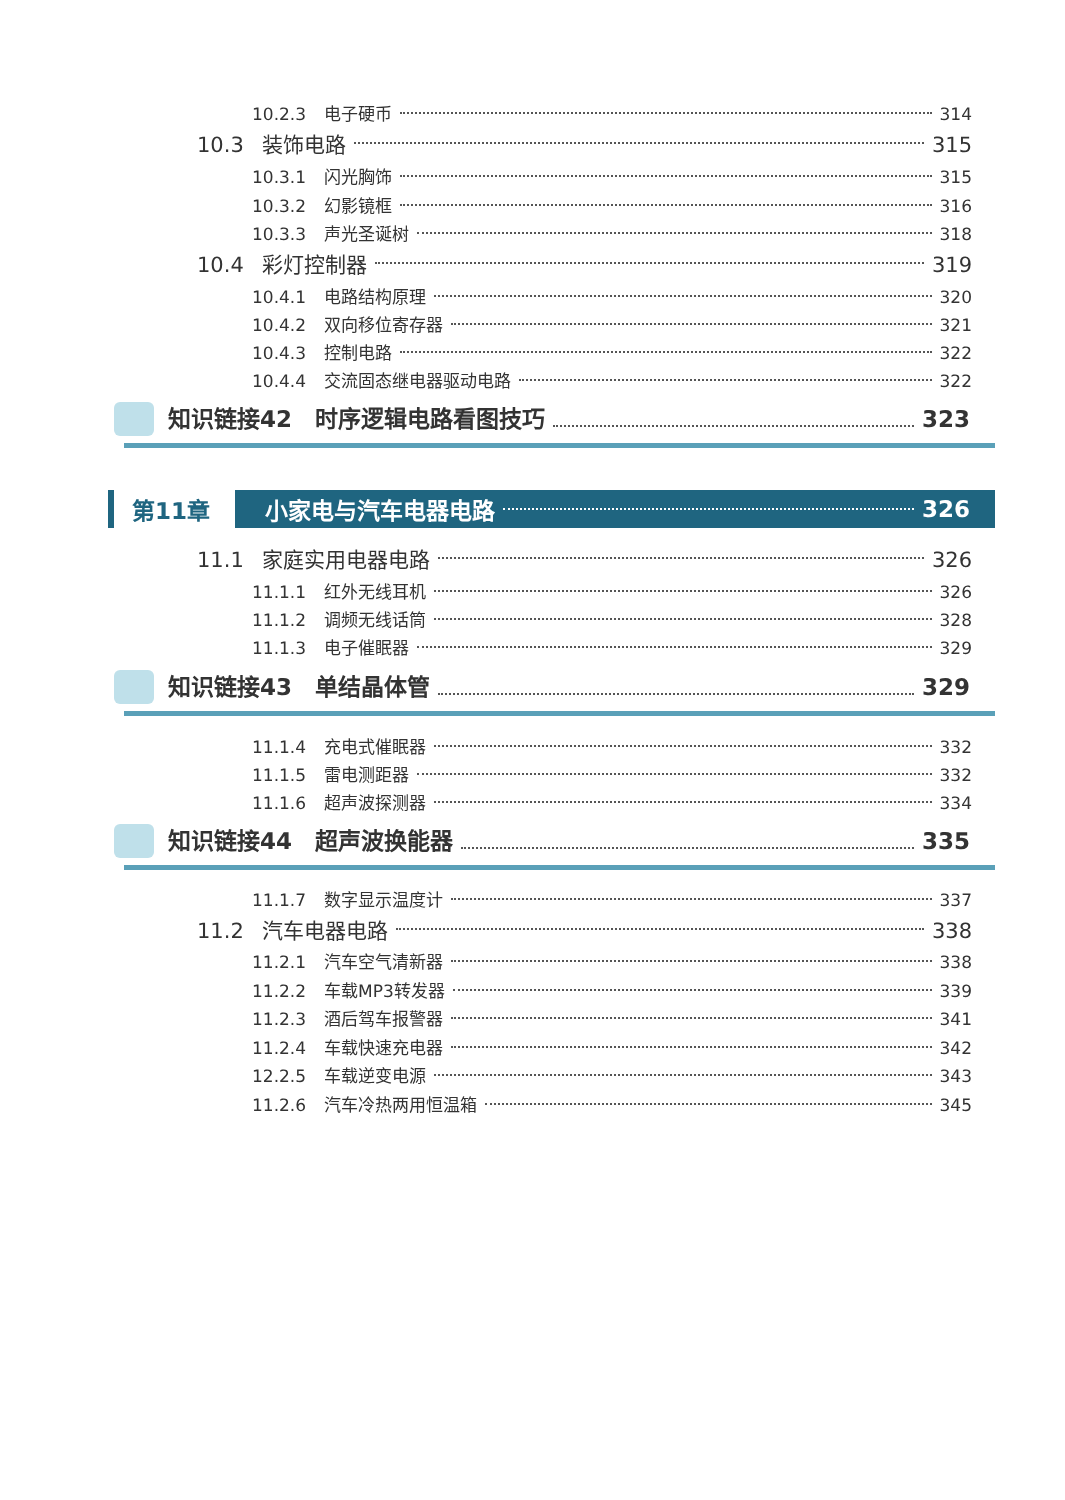10.2.3 电子硬币 314
10.3 装饰电路 315
10.3.1 闪光胸饰 315
10.3.2 幻影镜框 316
10.3.3 声光圣诞树 318
10.4 彩灯控制器 319
10.4.1 电路结构原理 320
10.4.2 双向移位寄存器 321
10.4.3 控制电路 322
10.4.4 交流固态继电器驱动电路 322
知识链接42　时序逻辑电路看图技巧 323
第11章 小家电与汽车电器电路 326
11.1 家庭实用电器电路 326
11.1.1 红外无线耳机 326
11.1.2 调频无线话筒 328
11.1.3 电子催眠器 329
知识链接43　单结晶体管 329
11.1.4 充电式催眠器 332
11.1.5 雷电测距器 332
11.1.6 超声波探测器 334
知识链接44　超声波换能器 335
11.1.7 数字显示温度计 337
11.2 汽车电器电路 338
11.2.1 汽车空气清新器 338
11.2.2 车载MP3转发器 339
11.2.3 酒后驾车报警器 341
11.2.4 车载快速充电器 342
12.2.5 车载逆变电源 343
11.2.6 汽车冷热两用恒温箱 345